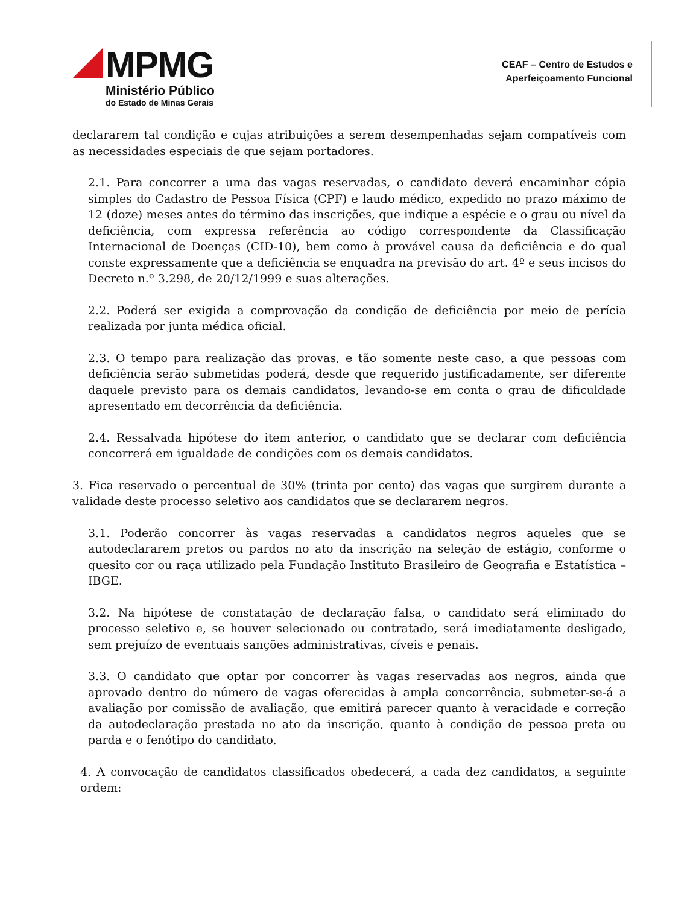MPMG
Ministério Público
do Estado de Minas Gerais
CEAF – Centro de Estudos e
Aperfeiçoamento Funcional
declararem tal condição e cujas atribuições a serem desempenhadas sejam compatíveis com as necessidades especiais de que sejam portadores.
2.1. Para concorrer a uma das vagas reservadas, o candidato deverá encaminhar cópia simples do Cadastro de Pessoa Física (CPF) e laudo médico, expedido no prazo máximo de 12 (doze) meses antes do término das inscrições, que indique a espécie e o grau ou nível da deficiência, com expressa referência ao código correspondente da Classificação Internacional de Doenças (CID-10), bem como à provável causa da deficiência e do qual conste expressamente que a deficiência se enquadra na previsão do art. 4º e seus incisos do Decreto n.º 3.298, de 20/12/1999 e suas alterações.
2.2. Poderá ser exigida a comprovação da condição de deficiência por meio de perícia realizada por junta médica oficial.
2.3. O tempo para realização das provas, e tão somente neste caso, a que pessoas com deficiência serão submetidas poderá, desde que requerido justificadamente, ser diferente daquele previsto para os demais candidatos, levando-se em conta o grau de dificuldade apresentado em decorrência da deficiência.
2.4. Ressalvada hipótese do item anterior, o candidato que se declarar com deficiência concorrerá em igualdade de condições com os demais candidatos.
3. Fica reservado o percentual de 30% (trinta por cento) das vagas que surgirem durante a validade deste processo seletivo aos candidatos que se declararem negros.
3.1. Poderão concorrer às vagas reservadas a candidatos negros aqueles que se autodeclararem pretos ou pardos no ato da inscrição na seleção de estágio, conforme o quesito cor ou raça utilizado pela Fundação Instituto Brasileiro de Geografia e Estatística – IBGE.
3.2. Na hipótese de constatação de declaração falsa, o candidato será eliminado do processo seletivo e, se houver selecionado ou contratado, será imediatamente desligado, sem prejuízo de eventuais sanções administrativas, cíveis e penais.
3.3. O candidato que optar por concorrer às vagas reservadas aos negros, ainda que aprovado dentro do número de vagas oferecidas à ampla concorrência, submeter-se-á a avaliação por comissão de avaliação, que emitirá parecer quanto à veracidade e correção da autodeclaração prestada no ato da inscrição, quanto à condição de pessoa preta ou parda e o fenótipo do candidato.
4. A convocação de candidatos classificados obedecerá, a cada dez candidatos, a seguinte ordem: